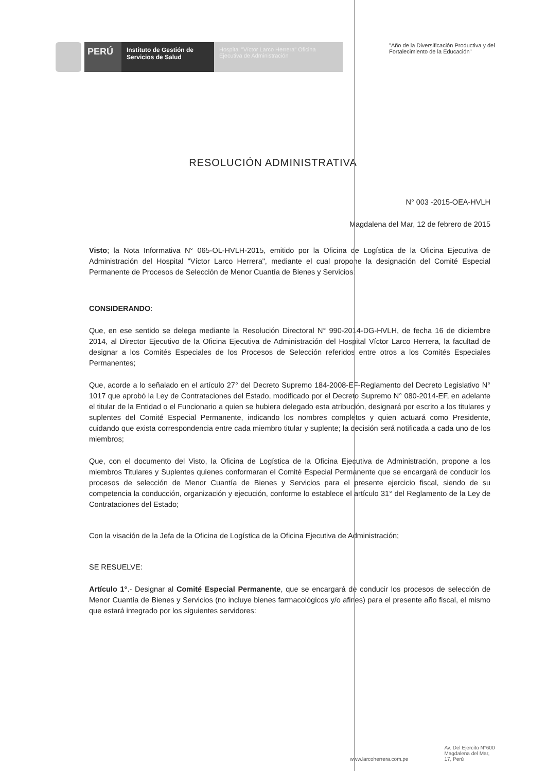PERÚ
Instituto de Gestión de Servicios de Salud
Hospital "Víctor Larco Herrera" Oficina Ejecutiva de Administración
"Año de la Diversificación Productiva y del Fortalecimiento de la Educación"
RESOLUCIÓN ADMINISTRATIVA
N° 003 -2015-OEA-HVLH
Magdalena del Mar, 12 de febrero de 2015
Visto; la Nota Informativa N° 065-OL-HVLH-2015, emitido por la Oficina de Logística de la Oficina Ejecutiva de Administración del Hospital "Víctor Larco Herrera", mediante el cual propone la designación del Comité Especial Permanente de Procesos de Selección de Menor Cuantía de Bienes y Servicios;
CONSIDERANDO:
Que, en ese sentido se delega mediante la Resolución Directoral N° 990-2014-DG-HVLH, de fecha 16 de diciembre 2014, al Director Ejecutivo de la Oficina Ejecutiva de Administración del Hospital Víctor Larco Herrera, la facultad de designar a los Comités Especiales de los Procesos de Selección referidos entre otros a los Comités Especiales Permanentes;
Que, acorde a lo señalado en el artículo 27° del Decreto Supremo 184-2008-EF-Reglamento del Decreto Legislativo N° 1017 que aprobó la Ley de Contrataciones del Estado, modificado por el Decreto Supremo N° 080-2014-EF, en adelante el titular de la Entidad o el Funcionario a quien se hubiera delegado esta atribución, designará por escrito a los titulares y suplentes del Comité Especial Permanente, indicando los nombres completos y quien actuará como Presidente, cuidando que exista correspondencia entre cada miembro titular y suplente; la decisión será notificada a cada uno de los miembros;
Que, con el documento del Visto, la Oficina de Logística de la Oficina Ejecutiva de Administración, propone a los miembros Titulares y Suplentes quienes conformaran el Comité Especial Permanente que se encargará de conducir los procesos de selección de Menor Cuantía de Bienes y Servicios para el presente ejercicio fiscal, siendo de su competencia la conducción, organización y ejecución, conforme lo establece el artículo 31° del Reglamento de la Ley de Contrataciones del Estado;
Con la visación de la Jefa de la Oficina de Logística de la Oficina Ejecutiva de Administración;
SE RESUELVE:
Artículo 1°.- Designar al Comité Especial Permanente, que se encargará de conducir los procesos de selección de Menor Cuantía de Bienes y Servicios (no incluye bienes farmacológicos y/o afines) para el presente año fiscal, el mismo que estará integrado por los siguientes servidores:
www.larcoherrera.com.pe
Av. Del Ejercito N°600
Magdalena del Mar,
17, Perú